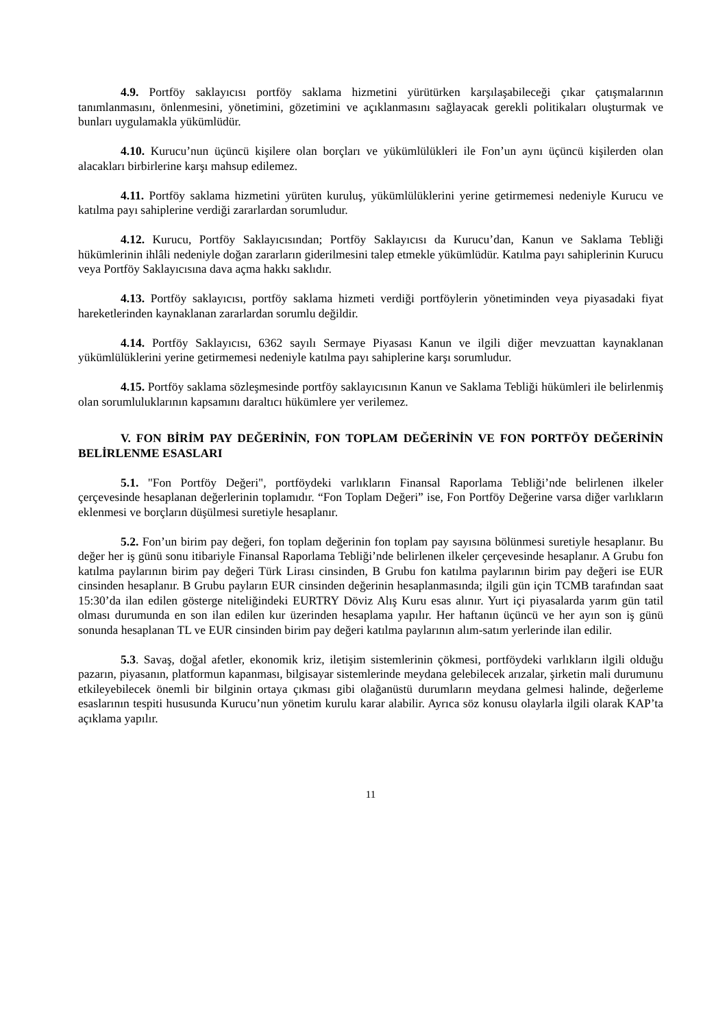4.9. Portföy saklayıcısı portföy saklama hizmetini yürütürken karşılaşabileceği çıkar çatışmalarının tanımlanmasını, önlenmesini, yönetimini, gözetimini ve açıklanmasını sağlayacak gerekli politikaları oluşturmak ve bunları uygulamakla yükümlüdür.
4.10. Kurucu’nun üçüncü kişilere olan borçları ve yükümlülükleri ile Fon’un aynı üçüncü kişilerden olan alacakları birbirlerine karşı mahsup edilemez.
4.11. Portföy saklama hizmetini yürüten kuruluş, yükümlülüklerini yerine getirmemesi nedeniyle Kurucu ve katılma payı sahiplerine verdiği zararlardan sorumludur.
4.12. Kurucu, Portföy Saklayıcısından; Portföy Saklayıcısı da Kurucu’dan, Kanun ve Saklama Tebliği hükümlerinin ihlâli nedeniyle doğan zararların giderilmesini talep etmekle yükümlüdür. Katılma payı sahiplerinin Kurucu veya Portföy Saklayıcısına dava açma hakkı saklıdır.
4.13. Portföy saklayıcısı, portföy saklama hizmeti verdiği portföylerin yönetiminden veya piyasadaki fiyat hareketlerinden kaynaklanan zararlardan sorumlu değildir.
4.14. Portföy Saklayıcısı, 6362 sayılı Sermaye Piyasası Kanun ve ilgili diğer mevzuattan kaynaklanan yükümlülüklerini yerine getirmemesi nedeniyle katılma payı sahiplerine karşı sorumludur.
4.15. Portföy saklama sözleşmesinde portföy saklayıcısının Kanun ve Saklama Tebliği hükümleri ile belirlenmiş olan sorumluluklarının kapsamını daraltıcı hükümlere yer verilemez.
V. FON BİRİM PAY DEĞERİNİN, FON TOPLAM DEĞERİNİN VE FON PORTFÖY DEĞERİNİN BELİRLENME ESASLARI
5.1. "Fon Portföy Değeri", portföydeki varlıkların Finansal Raporlama Tebliği’nde belirlenen ilkeler çerçevesinde hesaplanan değerlerinin toplamıdır. “Fon Toplam Değeri” ise, Fon Portföy Değerine varsa diğer varlıkların eklenmesi ve borçların düşülmesi suretiyle hesaplanır.
5.2. Fon’un birim pay değeri, fon toplam değerinin fon toplam pay sayısına bölünmesi suretiyle hesaplanır. Bu değer her iş günü sonu itibariyle Finansal Raporlama Tebliği’nde belirlenen ilkeler çerçevesinde hesaplanır. A Grubu fon katılma paylarının birim pay değeri Türk Lirası cinsinden, B Grubu fon katılma paylarının birim pay değeri ise EUR cinsinden hesaplanır. B Grubu payların EUR cinsinden değerinin hesaplanmasında; ilgili gün için TCMB tarafından saat 15:30’da ilan edilen gösterge niteliğindeki EURTRY Döviz Alış Kuru esas alınır. Yurt içi piyasalarda yarım gün tatil olması durumunda en son ilan edilen kur üzerinden hesaplama yapılır. Her haftanın üçüncü ve her ayın son iş günü sonunda hesaplanan TL ve EUR cinsinden birim pay değeri katılma paylarının alım-satım yerlerinde ilan edilir.
5.3. Savaş, doğal afetler, ekonomik kriz, iletişim sistemlerinin çökmesi, portföydeki varlıkların ilgili olduğu pazarın, piyasanın, platformun kapanması, bilgisayar sistemlerinde meydana gelebilecek arızalar, şirketin mali durumunu etkileyebilecek önemli bir bilginin ortaya çıkması gibi olağanüstü durumların meydana gelmesi halinde, değerleme esaslarının tespiti hususunda Kurucu’nun yönetim kurulu karar alabilir. Ayrıca söz konusu olaylarla ilgili olarak KAP’ta açıklama yapılır.
11